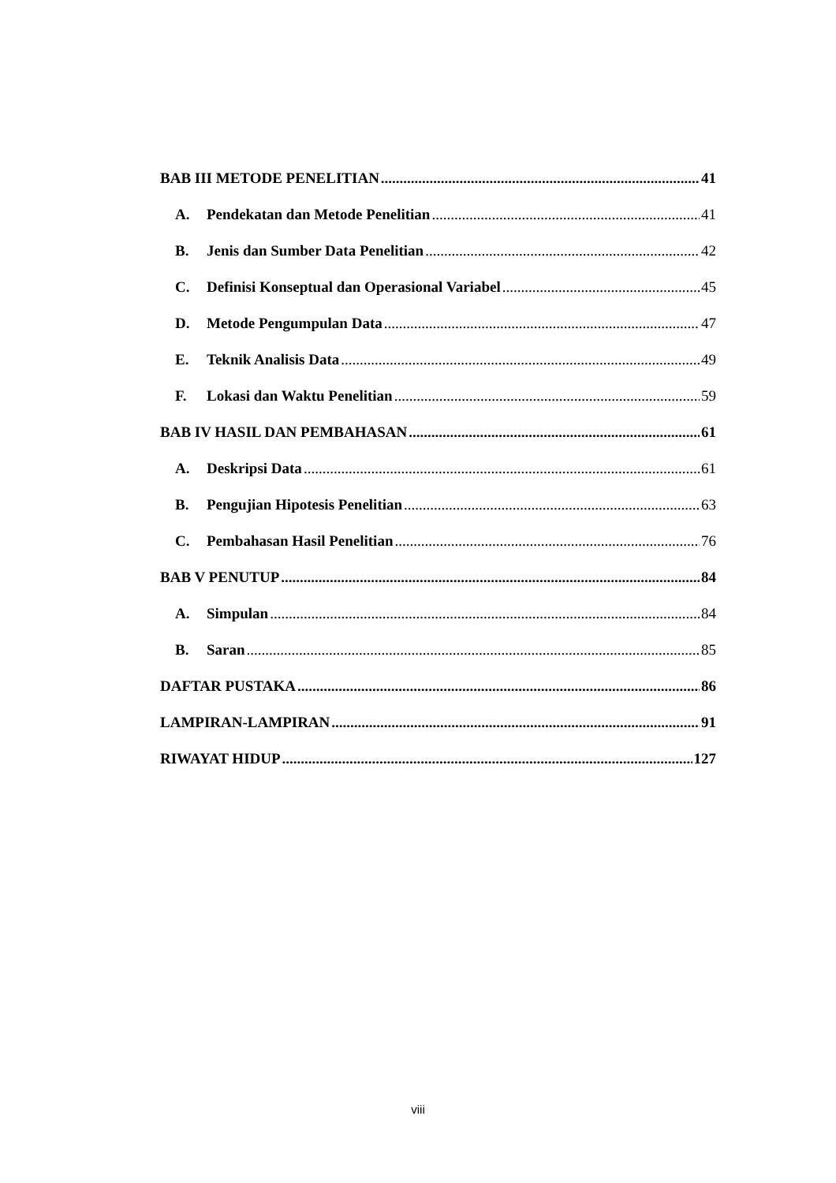BAB III METODE PENELITIAN 41
A. Pendekatan dan Metode Penelitian 41
B. Jenis dan Sumber Data Penelitian 42
C. Definisi Konseptual dan Operasional Variabel 45
D. Metode Pengumpulan Data 47
E. Teknik Analisis Data 49
F. Lokasi dan Waktu Penelitian 59
BAB IV HASIL DAN PEMBAHASAN 61
A. Deskripsi Data 61
B. Pengujian Hipotesis Penelitian 63
C. Pembahasan Hasil Penelitian 76
BAB V PENUTUP 84
A. Simpulan 84
B. Saran 85
DAFTAR PUSTAKA 86
LAMPIRAN-LAMPIRAN 91
RIWAYAT HIDUP 127
viii